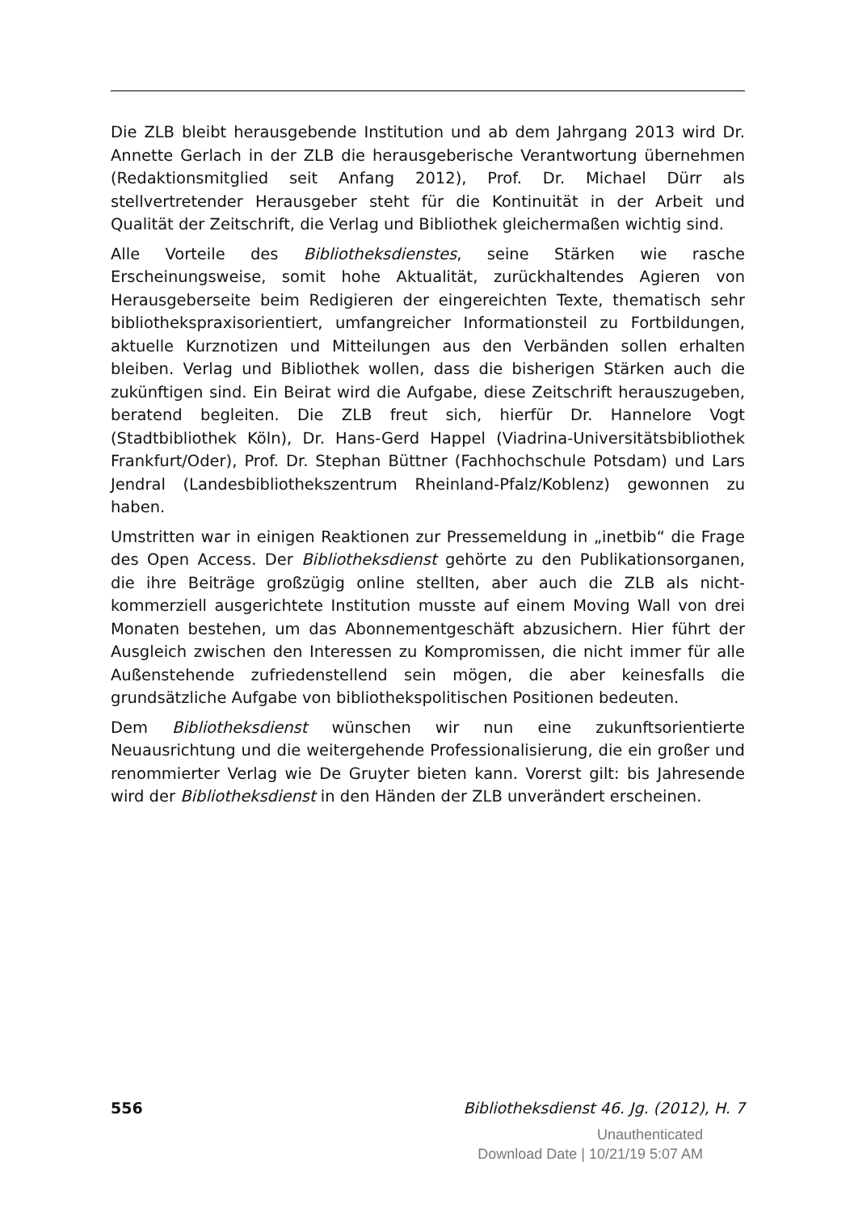Die ZLB bleibt herausgebende Institution und ab dem Jahrgang 2013 wird Dr. Annette Gerlach in der ZLB die herausgeberische Verantwortung übernehmen (Redaktionsmitglied seit Anfang 2012), Prof. Dr. Michael Dürr als stellvertretender Herausgeber steht für die Kontinuität in der Arbeit und Qualität der Zeitschrift, die Verlag und Bibliothek gleichermaßen wichtig sind.
Alle Vorteile des Bibliotheksdienstes, seine Stärken wie rasche Erscheinungsweise, somit hohe Aktualität, zurückhaltendes Agieren von Herausgeberseite beim Redigieren der eingereichten Texte, thematisch sehr bibliothekspraxisorientiert, umfangreicher Informationsteil zu Fortbildungen, aktuelle Kurznotizen und Mitteilungen aus den Verbänden sollen erhalten bleiben. Verlag und Bibliothek wollen, dass die bisherigen Stärken auch die zukünftigen sind. Ein Beirat wird die Aufgabe, diese Zeitschrift herauszugeben, beratend begleiten. Die ZLB freut sich, hierfür Dr. Hannelore Vogt (Stadtbibliothek Köln), Dr. Hans-Gerd Happel (Viadrina-Universitätsbibliothek Frankfurt/Oder), Prof. Dr. Stephan Büttner (Fachhochschule Potsdam) und Lars Jendral (Landesbibliothekszentrum Rheinland-Pfalz/Koblenz) gewonnen zu haben.
Umstritten war in einigen Reaktionen zur Pressemeldung in „inetbib“ die Frage des Open Access. Der Bibliotheksdienst gehörte zu den Publikationsorganen, die ihre Beiträge großzügig online stellten, aber auch die ZLB als nicht-kommerziell ausgerichtete Institution musste auf einem Moving Wall von drei Monaten bestehen, um das Abonnementgeschäft abzusichern. Hier führt der Ausgleich zwischen den Interessen zu Kompromissen, die nicht immer für alle Außenstehende zufriedenstellend sein mögen, die aber keinesfalls die grundsätzliche Aufgabe von bibliothekspolitischen Positionen bedeuten.
Dem Bibliotheksdienst wünschen wir nun eine zukunftsorientierte Neuausrichtung und die weitergehende Professionalisierung, die ein großer und renommierter Verlag wie De Gruyter bieten kann. Vorerst gilt: bis Jahresende wird der Bibliotheksdienst in den Händen der ZLB unverändert erscheinen.
556 Bibliotheksdienst 46. Jg. (2012), H. 7
Unauthenticated
Download Date | 10/21/19 5:07 AM